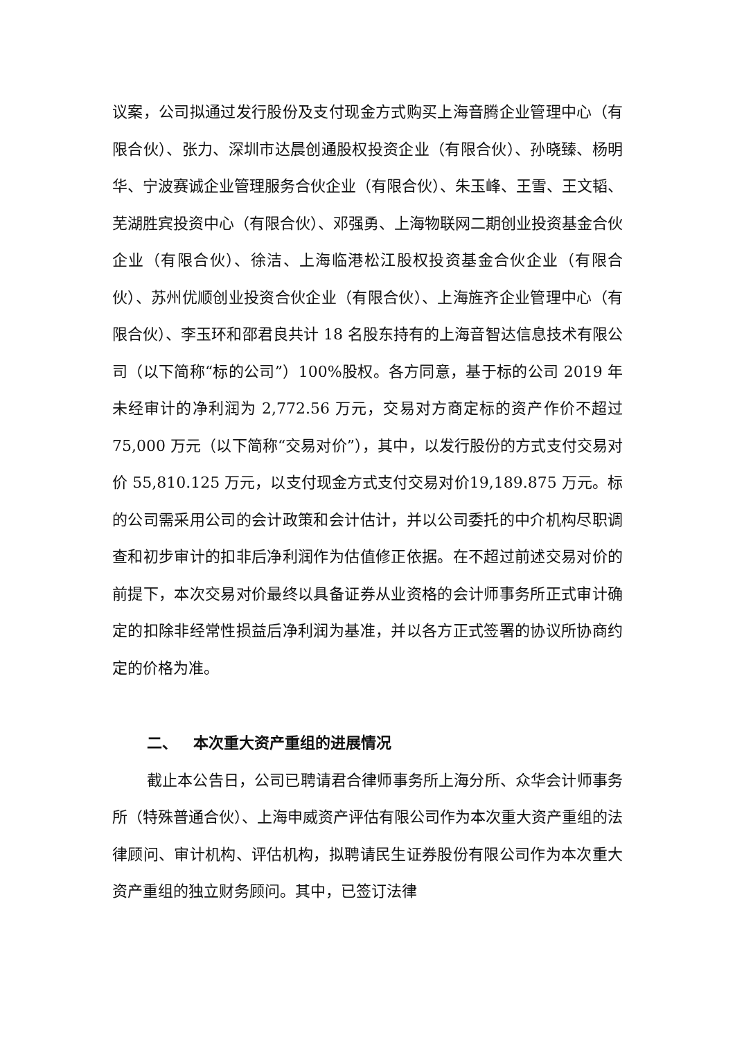议案，公司拟通过发行股份及支付现金方式购买上海音腾企业管理中心（有限合伙）、张力、深圳市达晨创通股权投资企业（有限合伙）、孙晓臻、杨明华、宁波赛诚企业管理服务合伙企业（有限合伙）、朱玉峰、王雪、王文韬、芜湖胜宾投资中心（有限合伙）、邓强勇、上海物联网二期创业投资基金合伙企业（有限合伙）、徐洁、上海临港松江股权投资基金合伙企业（有限合伙）、苏州优顺创业投资合伙企业（有限合伙）、上海旌齐企业管理中心（有限合伙）、李玉环和邵君良共计 18 名股东持有的上海音智达信息技术有限公司（以下简称“标的公司”）100%股权。各方同意，基于标的公司 2019 年未经审计的净利润为 2,772.56 万元，交易对方商定标的资产作价不超过75,000 万元（以下简称“交易对价”），其中，以发行股份的方式支付交易对价 55,810.125 万元，以支付现金方式支付交易对价19,189.875 万元。标的公司需采用公司的会计政策和会计估计，并以公司委托的中介机构尽职调查和初步审计的扣非后净利润作为估值修正依据。在不超过前述交易对价的前提下，本次交易对价最终以具备证券从业资格的会计师事务所正式审计确定的扣除非经常性损益后净利润为基准，并以各方正式签署的协议所协商约定的价格为准。
二、 本次重大资产重组的进展情况
截止本公告日，公司已聘请君合律师事务所上海分所、众华会计师事务所（特殊普通合伙）、上海申威资产评估有限公司作为本次重大资产重组的法律顾问、审计机构、评估机构，拟聘请民生证券股份有限公司作为本次重大资产重组的独立财务顾问。其中，已签订法律